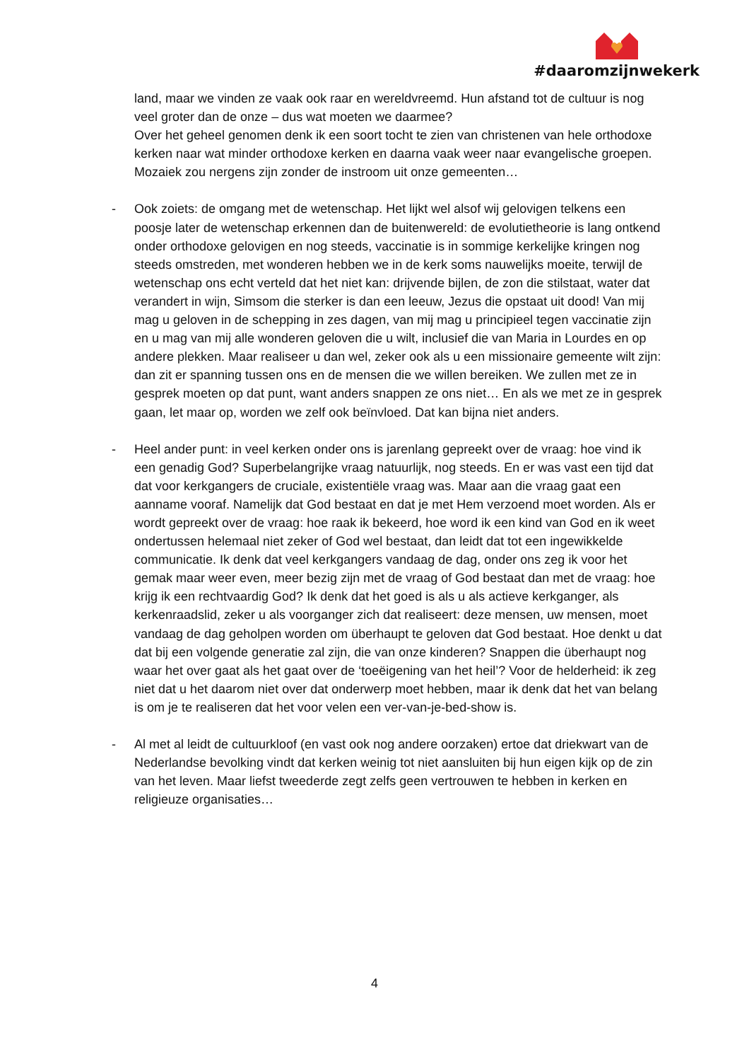#daaromzijnwekerk
land, maar we vinden ze vaak ook raar en wereldvreemd. Hun afstand tot de cultuur is nog veel groter dan de onze – dus wat moeten we daarmee?
Over het geheel genomen denk ik een soort tocht te zien van christenen van hele orthodoxe kerken naar wat minder orthodoxe kerken en daarna vaak weer naar evangelische groepen. Mozaiek zou nergens zijn zonder de instroom uit onze gemeenten…
- Ook zoiets: de omgang met de wetenschap. Het lijkt wel alsof wij gelovigen telkens een poosje later de wetenschap erkennen dan de buitenwereld: de evolutietheorie is lang ontkend onder orthodoxe gelovigen en nog steeds, vaccinatie is in sommige kerkelijke kringen nog steeds omstreden, met wonderen hebben we in de kerk soms nauwelijks moeite, terwijl de wetenschap ons echt verteld dat het niet kan: drijvende bijlen, de zon die stilstaat, water dat verandert in wijn, Simsom die sterker is dan een leeuw, Jezus die opstaat uit dood! Van mij mag u geloven in de schepping in zes dagen, van mij mag u principieel tegen vaccinatie zijn en u mag van mij alle wonderen geloven die u wilt, inclusief die van Maria in Lourdes en op andere plekken. Maar realiseer u dan wel, zeker ook als u een missionaire gemeente wilt zijn: dan zit er spanning tussen ons en de mensen die we willen bereiken. We zullen met ze in gesprek moeten op dat punt, want anders snappen ze ons niet… En als we met ze in gesprek gaan, let maar op, worden we zelf ook beïnvloed. Dat kan bijna niet anders.
- Heel ander punt: in veel kerken onder ons is jarenlang gepreekt over de vraag: hoe vind ik een genadig God? Superbelangrijke vraag natuurlijk, nog steeds. En er was vast een tijd dat dat voor kerkgangers de cruciale, existentiële vraag was. Maar aan die vraag gaat een aanname vooraf. Namelijk dat God bestaat en dat je met Hem verzoend moet worden. Als er wordt gepreekt over de vraag: hoe raak ik bekeerd, hoe word ik een kind van God en ik weet ondertussen helemaal niet zeker of God wel bestaat, dan leidt dat tot een ingewikkelde communicatie. Ik denk dat veel kerkgangers vandaag de dag, onder ons zeg ik voor het gemak maar weer even, meer bezig zijn met de vraag of God bestaat dan met de vraag: hoe krijg ik een rechtvaardig God? Ik denk dat het goed is als u als actieve kerkganger, als kerkenraadslid, zeker u als voorganger zich dat realiseert: deze mensen, uw mensen, moet vandaag de dag geholpen worden om überhaupt te geloven dat God bestaat. Hoe denkt u dat dat bij een volgende generatie zal zijn, die van onze kinderen? Snappen die überhaupt nog waar het over gaat als het gaat over de ‘toeëigening van het heil’? Voor de helderheid: ik zeg niet dat u het daarom niet over dat onderwerp moet hebben, maar ik denk dat het van belang is om je te realiseren dat het voor velen een ver-van-je-bed-show is.
- Al met al leidt de cultuurkloof (en vast ook nog andere oorzaken) ertoe dat driekwart van de Nederlandse bevolking vindt dat kerken weinig tot niet aansluiten bij hun eigen kijk op de zin van het leven. Maar liefst tweederde zegt zelfs geen vertrouwen te hebben in kerken en religieuze organisaties…
4